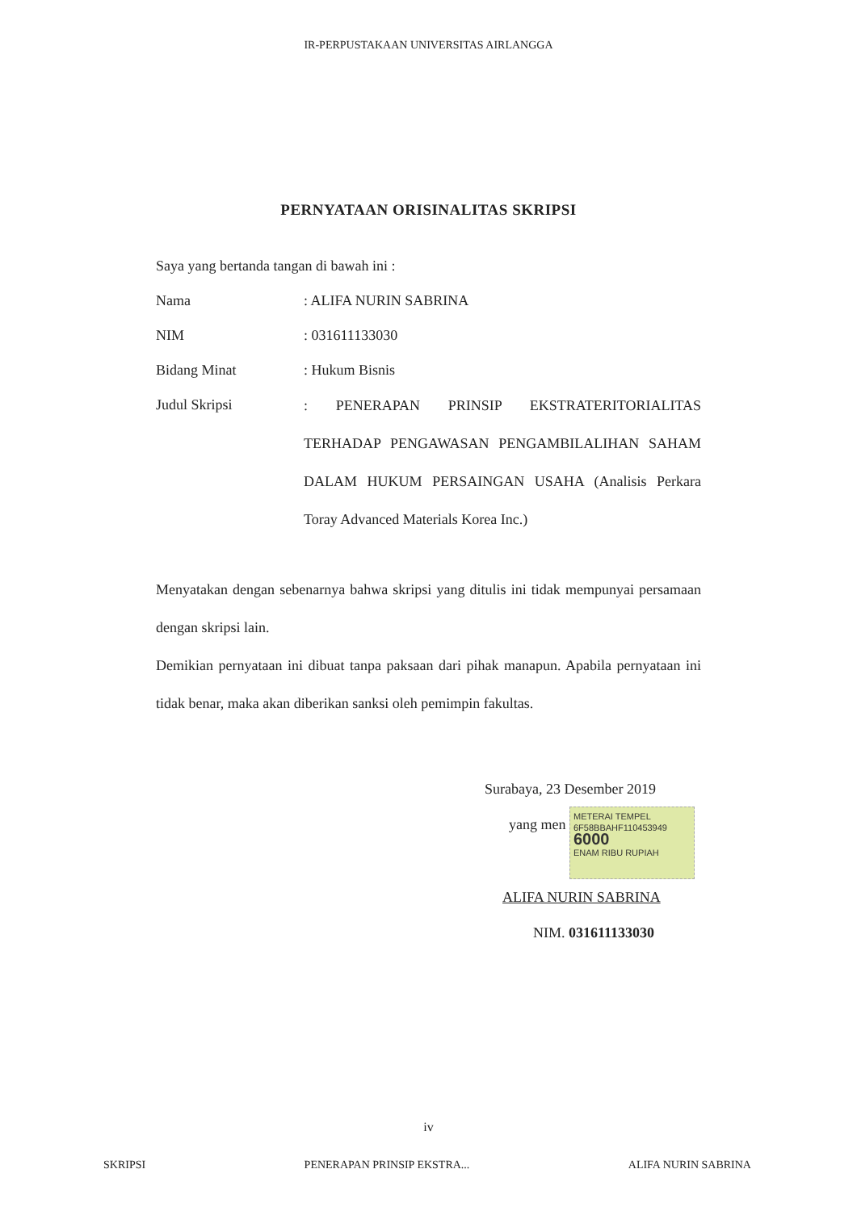IR-PERPUSTAKAAN UNIVERSITAS AIRLANGGA
PERNYATAAN ORISINALITAS SKRIPSI
Saya yang bertanda tangan di bawah ini :
Nama : ALIFA NURIN SABRINA
NIM : 031611133030
Bidang Minat : Hukum Bisnis
Judul Skripsi
: PENERAPAN PRINSIP EKSTRATERITORIALITAS TERHADAP PENGAWASAN PENGAMBILALIHAN SAHAM DALAM HUKUM PERSAINGAN USAHA (Analisis Perkara Toray Advanced Materials Korea Inc.)
Menyatakan dengan sebenarnya bahwa skripsi yang ditulis ini tidak mempunyai persamaan dengan skripsi lain.
Demikian pernyataan ini dibuat tanpa paksaan dari pihak manapun. Apabila pernyataan ini tidak benar, maka akan diberikan sanksi oleh pemimpin fakultas.
Surabaya, 23 Desember 2019
yang men METERAI TEMPEL
6F58BBAHF110453949
6000
ENAM RIBU RUPIAH
ALIFA NURIN SABRINA
NIM. 031611133030
iv
SKRIPSI PENERAPAN PRINSIP EKSTRA... ALIFA NURIN SABRINA